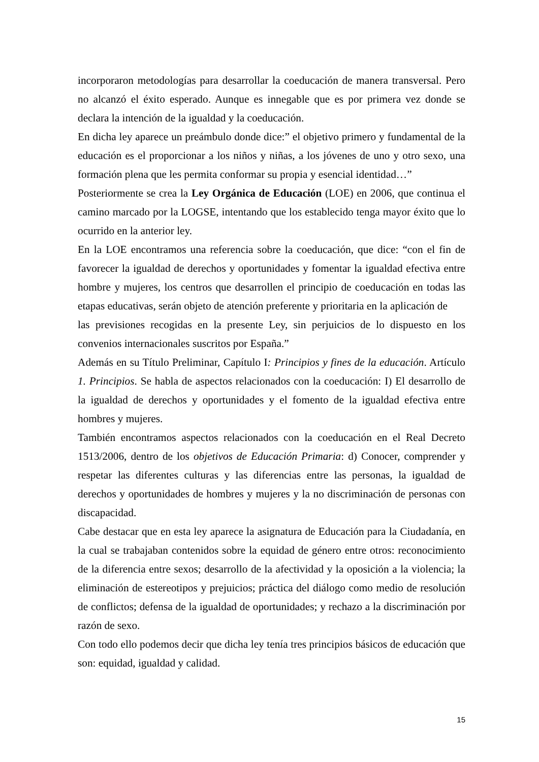incorporaron metodologías para desarrollar la coeducación de manera transversal. Pero no alcanzó el éxito esperado. Aunque es innegable que es por primera vez donde se declara la intención de la igualdad y la coeducación.
En dicha ley aparece un preámbulo donde dice:” el objetivo primero y fundamental de la educación es el proporcionar a los niños y niñas, a los jóvenes de uno y otro sexo, una formación plena que les permita conformar su propia y esencial identidad…”
Posteriormente se crea la Ley Orgánica de Educación (LOE) en 2006, que continua el camino marcado por la LOGSE, intentando que los establecido tenga mayor éxito que lo ocurrido en la anterior ley.
En la LOE encontramos una referencia sobre la coeducación, que dice: “con el fin de favorecer la igualdad de derechos y oportunidades y fomentar la igualdad efectiva entre hombre y mujeres, los centros que desarrollen el principio de coeducación en todas las etapas educativas, serán objeto de atención preferente y prioritaria en la aplicación de
las previsiones recogidas en la presente Ley, sin perjuicios de lo dispuesto en los convenios internacionales suscritos por España.”
Además en su Título Preliminar, Capítulo I: Principios y fines de la educación. Artículo 1. Principios. Se habla de aspectos relacionados con la coeducación: I) El desarrollo de la igualdad de derechos y oportunidades y el fomento de la igualdad efectiva entre hombres y mujeres.
También encontramos aspectos relacionados con la coeducación en el Real Decreto 1513/2006, dentro de los objetivos de Educación Primaria: d) Conocer, comprender y respetar las diferentes culturas y las diferencias entre las personas, la igualdad de derechos y oportunidades de hombres y mujeres y la no discriminación de personas con discapacidad.
Cabe destacar que en esta ley aparece la asignatura de Educación para la Ciudadanía, en la cual se trabajaban contenidos sobre la equidad de género entre otros: reconocimiento de la diferencia entre sexos; desarrollo de la afectividad y la oposición a la violencia; la eliminación de estereotipos y prejuicios; práctica del diálogo como medio de resolución de conflictos; defensa de la igualdad de oportunidades; y rechazo a la discriminación por razón de sexo.
Con todo ello podemos decir que dicha ley tenía tres principios básicos de educación que son: equidad, igualdad y calidad.
15